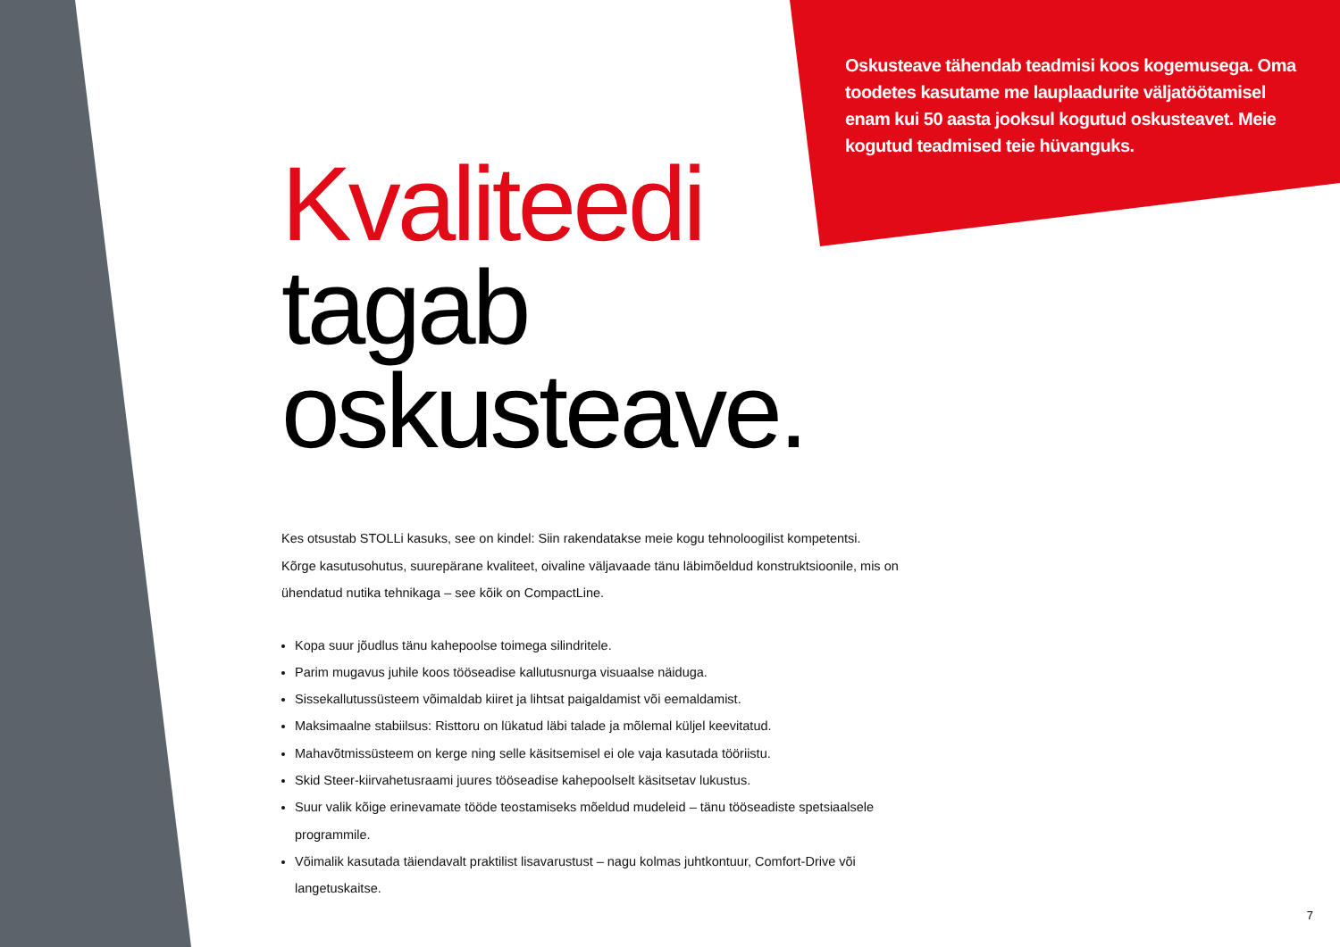Oskusteave tähendab teadmisi koos kogemusega. Oma toodetes kasutame me lauplaadurite väljatöötamisel enam kui 50 aasta jooksul kogutud oskusteavet. Meie kogutud teadmised teie hüvanguks.
Kvaliteedi
tagab
oskusteave.
Kes otsustab STOLLi kasuks, see on kindel: Siin rakendatakse meie kogu tehnoloogilist kompetentsi.
Kõrge kasutusohutus, suurepärane kvaliteet, oivaline väljavaade tänu läbimõeldud konstruktsioonile, mis on ühendatud nutika tehnikaga – see kõik on CompactLine.
Kopa suur jõudlus tänu kahepoolse toimega silindritele.
Parim mugavus juhile koos tööseadise kallutusnurga visuaalse näiduga.
Sissekallutussüsteem võimaldab kiiret ja lihtsat paigaldamist või eemaldamist.
Maksimaalne stabiilsus: Risttoru on lükatud läbi talade ja mõlemal küljel keevitatud.
Mahavõtmissüsteem on kerge ning selle käsitsemisel ei ole vaja kasutada tööriistu.
Skid Steer-kiirvahetusraami juures tööseadise kahepoolselt käsitsetav lukustus.
Suur valik kõige erinevamate tööde teostamiseks mõeldud mudeleid – tänu tööseadiste spetsiaalsele programmile.
Võimalik kasutada täiendavalt praktilist lisavarustust – nagu kolmas juhtkontuur, Comfort-Drive või langetuskaitse.
7